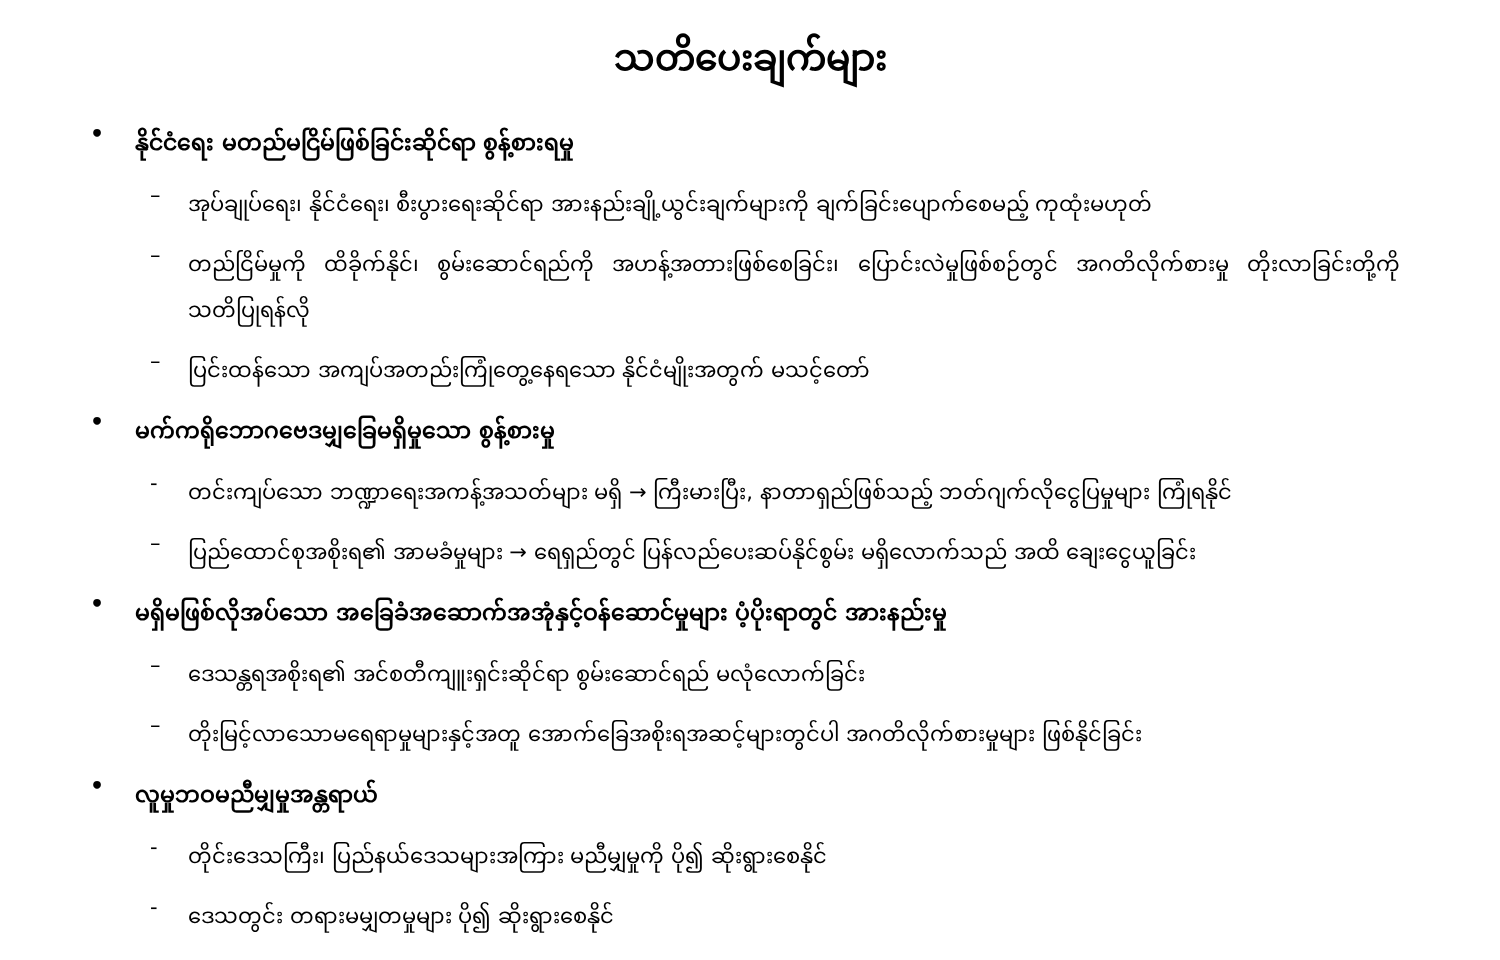သတိပေးချက်များ
• နိုင်ငံရေး မတည်မငြိမ်ဖြစ်ခြင်းဆိုင်ရာ စွန့်စားရမှု
– အုပ်ချုပ်ရေး၊ နိုင်ငံရေး၊ စီးပွားရေးဆိုင်ရာ အားနည်းချို့ယွင်းချက်များကို ချက်ခြင်းပျောက်စေမည့် ကုထုံးမဟုတ်
– တည်ငြိမ်မှုကို ထိခိုက်နိုင်၊ စွမ်းဆောင်ရည်ကို အဟန့်အတားဖြစ်စေခြင်း၊ ပြောင်းလဲမှုဖြစ်စဉ်တွင် အဂတိလိုက်စားမှု တိုးလာခြင်းတို့ကို သတိပြုရန်လို
– ပြင်းထန်သော အကျပ်အတည်းကြုံတွေ့နေရသော နိုင်ငံမျိုးအတွက် မသင့်တော်
• မက်ကရိုဘောဂဗေဒမျှခြေမရှိမှုသော စွန့်စားမှု
- တင်းကျပ်သော ဘဏ္ဍာရေးအကန့်အသတ်များ မရှိ → ကြီးမားပြီး, နာတာရှည်ဖြစ်သည့် ဘတ်ဂျက်လိုငွေပြမှုများ ကြုံရနိုင်
– ပြည်ထောင်စုအစိုးရ၏ အာမခံမှုများ → ရေရှည်တွင် ပြန်လည်ပေးဆပ်နိုင်စွမ်း မရှိလောက်သည် အထိ ချေးငွေယူခြင်း
• မရှိမဖြစ်လိုအပ်သော အခြေခံအဆောက်အအုံနှင့်ဝန်ဆောင်မှုများ ပံ့ပိုးရာတွင် အားနည်းမှု
– ဒေသန္တရအစိုးရ၏ အင်စတီကျူးရှင်းဆိုင်ရာ စွမ်းဆောင်ရည် မလုံလောက်ခြင်း
– တိုးမြင့်လာသောမရေရာမှုများနှင့်အတူ အောက်ခြေအစိုးရအဆင့်များတွင်ပါ အဂတိလိုက်စားမှုများ ဖြစ်နိုင်ခြင်း
• လူမှုဘဝမညီမျှမှုအန္တရာယ်
- တိုင်းဒေသကြီး၊ ပြည်နယ်ဒေသများအကြား မညီမျှမှုကို ပို၍ ဆိုးရွားစေနိုင်
- ဒေသတွင်း တရားမမျှတမှုများ ပို၍ ဆိုးရွားစေနိုင်